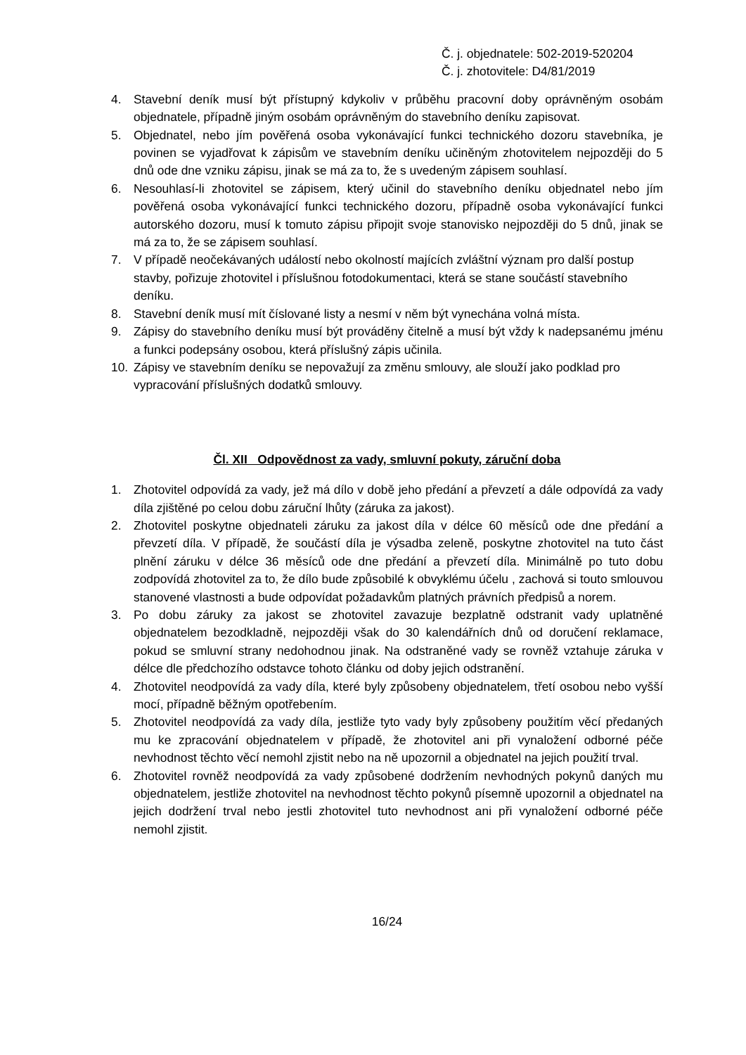Č. j. objednatele: 502-2019-520204
Č. j. zhotovitele: D4/81/2019
4. Stavební deník musí být přístupný kdykoliv v průběhu pracovní doby oprávněným osobám objednatele, případně jiným osobám oprávněným do stavebního deníku zapisovat.
5. Objednatel, nebo jím pověřená osoba vykonávající funkci technického dozoru stavebníka, je povinen se vyjadřovat k zápisům ve stavebním deníku učiněným zhotovitelem nejpozději do 5 dnů ode dne vzniku zápisu, jinak se má za to, že s uvedeným zápisem souhlasí.
6. Nesouhlasí-li zhotovitel se zápisem, který učinil do stavebního deníku objednatel nebo jím pověřená osoba vykonávající funkci technického dozoru, případně osoba vykonávající funkci autorského dozoru, musí k tomuto zápisu připojit svoje stanovisko nejpozději do 5 dnů, jinak se má za to, že se zápisem souhlasí.
7. V případě neočekávaných událostí nebo okolností majících zvláštní význam pro další postup stavby, pořizuje zhotovitel i příslušnou fotodokumentaci, která se stane součástí stavebního deníku.
8. Stavební deník musí mít číslované listy a nesmí v něm být vynechána volná místa.
9. Zápisy do stavebního deníku musí být prováděny čitelně a musí být vždy k nadepsanému jménu a funkci podepsány osobou, která příslušný zápis učinila.
10. Zápisy ve stavebním deníku se nepovažují za změnu smlouvy, ale slouží jako podklad pro vypracování příslušných dodatků smlouvy.
Čl. XII Odpovědnost za vady, smluvní pokuty, záruční doba
1. Zhotovitel odpovídá za vady, jež má dílo v době jeho předání a převzetí a dále odpovídá za vady díla zjištěné po celou dobu záruční lhůty (záruka za jakost).
2. Zhotovitel poskytne objednateli záruku za jakost díla v délce 60 měsíců ode dne předání a převzetí díla. V případě, že součástí díla je výsadba zeleně, poskytne zhotovitel na tuto část plnění záruku v délce 36 měsíců ode dne předání a převzetí díla. Minimálně po tuto dobu zodpovídá zhotovitel za to, že dílo bude způsobilé k obvyklému účelu , zachová si touto smlouvou stanovené vlastnosti a bude odpovídat požadavkům platných právních předpisů a norem.
3. Po dobu záruky za jakost se zhotovitel zavazuje bezplatně odstranit vady uplatněné objednatelem bezodkladně, nejpozději však do 30 kalendářních dnů od doručení reklamace, pokud se smluvní strany nedohodnou jinak. Na odstraněné vady se rovněž vztahuje záruka v délce dle předchozího odstavce tohoto článku od doby jejich odstranění.
4. Zhotovitel neodpovídá za vady díla, které byly způsobeny objednatelem, třetí osobou nebo vyšší mocí, případně běžným opotřebením.
5. Zhotovitel neodpovídá za vady díla, jestliže tyto vady byly způsobeny použitím věcí předaných mu ke zpracování objednatelem v případě, že zhotovitel ani při vynaložení odborné péče nevhodnost těchto věcí nemohl zjistit nebo na ně upozornil a objednatel na jejich použití trval.
6. Zhotovitel rovněž neodpovídá za vady způsobené dodržením nevhodných pokynů daných mu objednatelem, jestliže zhotovitel na nevhodnost těchto pokynů písemně upozornil a objednatel na jejich dodržení trval nebo jestli zhotovitel tuto nevhodnost ani při vynaložení odborné péče nemohl zjistit.
16/24